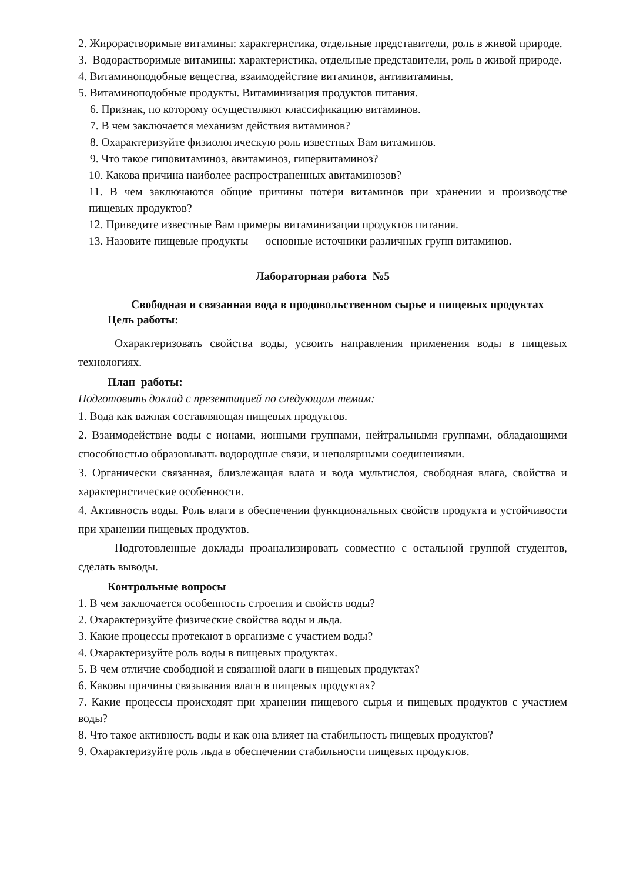2. Жирорастворимые витамины: характеристика, отдельные представители, роль в живой природе.
3. Водорастворимые витамины: характеристика, отдельные представители, роль в живой природе.
4. Витаминоподобные вещества, взаимодействие витаминов, антивитамины.
5. Витаминоподобные продукты. Витаминизация продуктов питания.
6. Признак, по которому осуществляют классификацию витаминов.
7. В чем заключается механизм действия витаминов?
8. Охарактеризуйте физиологическую роль известных Вам витаминов.
9. Что такое гиповитаминоз, авитаминоз, гипервитаминоз?
10. Какова причина наиболее распространенных авитаминозов?
11. В чем заключаются общие причины потери витаминов при хранении и производстве пищевых продуктов?
12. Приведите известные Вам примеры витаминизации продуктов питания.
13. Назовите пищевые продукты — основные источники различных групп витаминов.
Лабораторная работа №5
Свободная и связанная вода в продовольственном сырье и пищевых продуктах
Цель работы:
Охарактеризовать свойства воды, усвоить направления применения воды в пищевых технологиях.
План работы:
Подготовить доклад с презентацией по следующим темам:
1. Вода как важная составляющая пищевых продуктов.
2. Взаимодействие воды с ионами, ионными группами, нейтральными группами, обладающими способностью образовывать водородные связи, и неполярными соединениями.
3. Органически связанная, близлежащая влага и вода мультислоя, свободная влага, свойства и характеристические особенности.
4. Активность воды. Роль влаги в обеспечении функциональных свойств продукта и устойчивости при хранении пищевых продуктов.
Подготовленные доклады проанализировать совместно с остальной группой студентов, сделать выводы.
Контрольные вопросы
1. В чем заключается особенность строения и свойств воды?
2. Охарактеризуйте физические свойства воды и льда.
3. Какие процессы протекают в организме с участием воды?
4. Охарактеризуйте роль воды в пищевых продуктах.
5. В чем отличие свободной и связанной влаги в пищевых продуктах?
6. Каковы причины связывания влаги в пищевых продуктах?
7. Какие процессы происходят при хранении пищевого сырья и пищевых продуктов с участием воды?
8. Что такое активность воды и как она влияет на стабильность пищевых продуктов?
9. Охарактеризуйте роль льда в обеспечении стабильности пищевых продуктов.